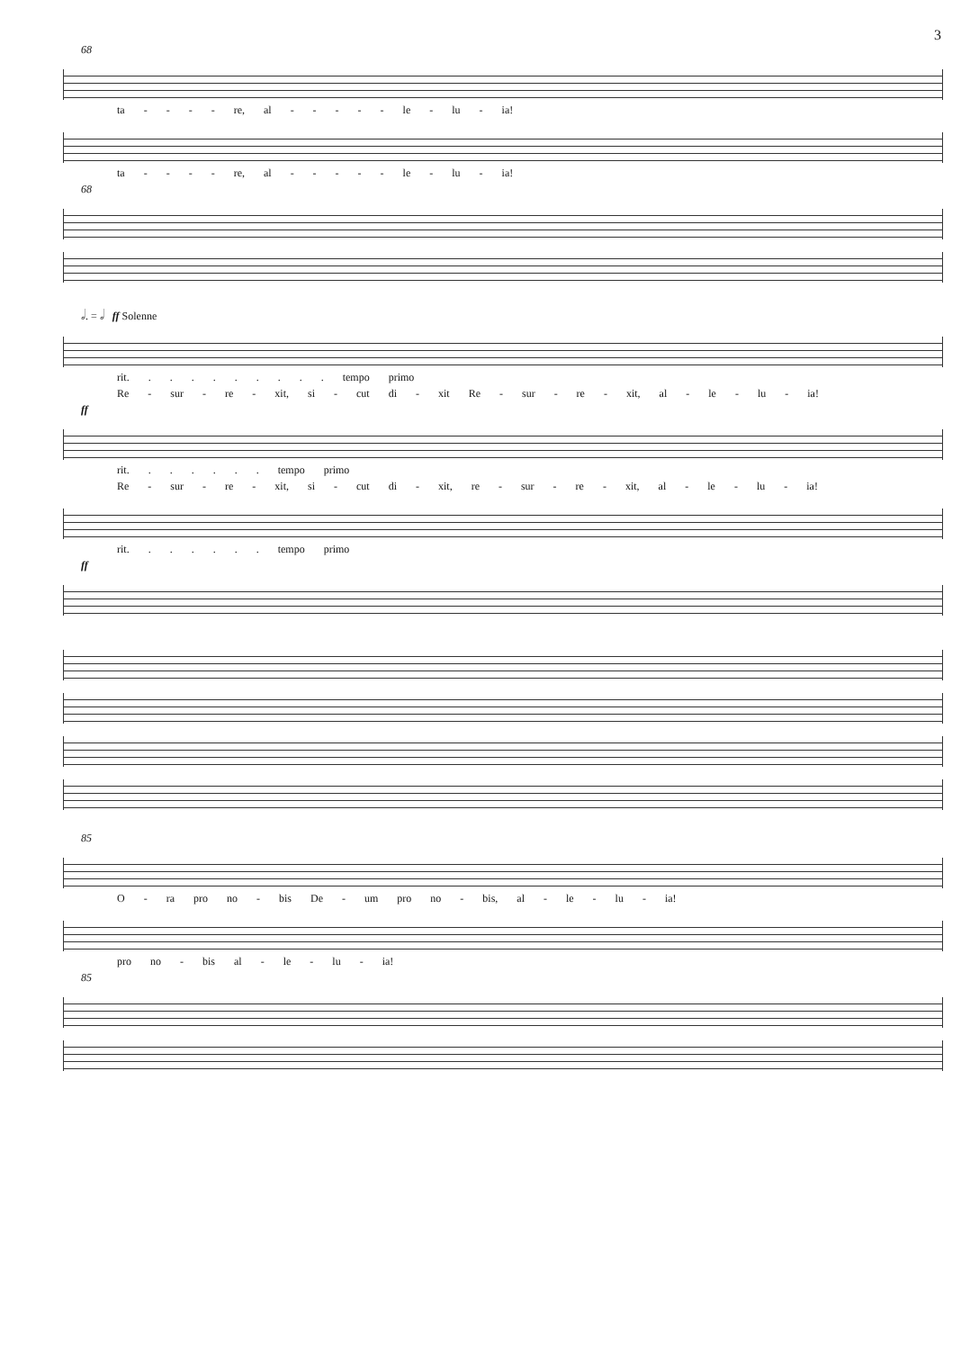3
68
ta - - - - re, al - - - - - le - lu - ia!
ta - - - - re, al - - - - - le - lu - ia!
68
𝅗𝅥. = 𝅗𝅥 ff Solenne
rit. . . . . . . . . . tempo primo
Re - sur - re - xit, si - cut di - xit Re - sur - re - xit, al - le - lu - ia!
ff
rit. . . . . . . tempo primo
Re - sur - re - xit, si - cut di - xit, re - sur - re - xit, al - le - lu - ia!
rit. . . . . . . tempo primo
ff
85
O - ra pro no - bis De - um pro no - bis, al - le - lu - ia!
pro no - bis al - le - lu - ia!
85